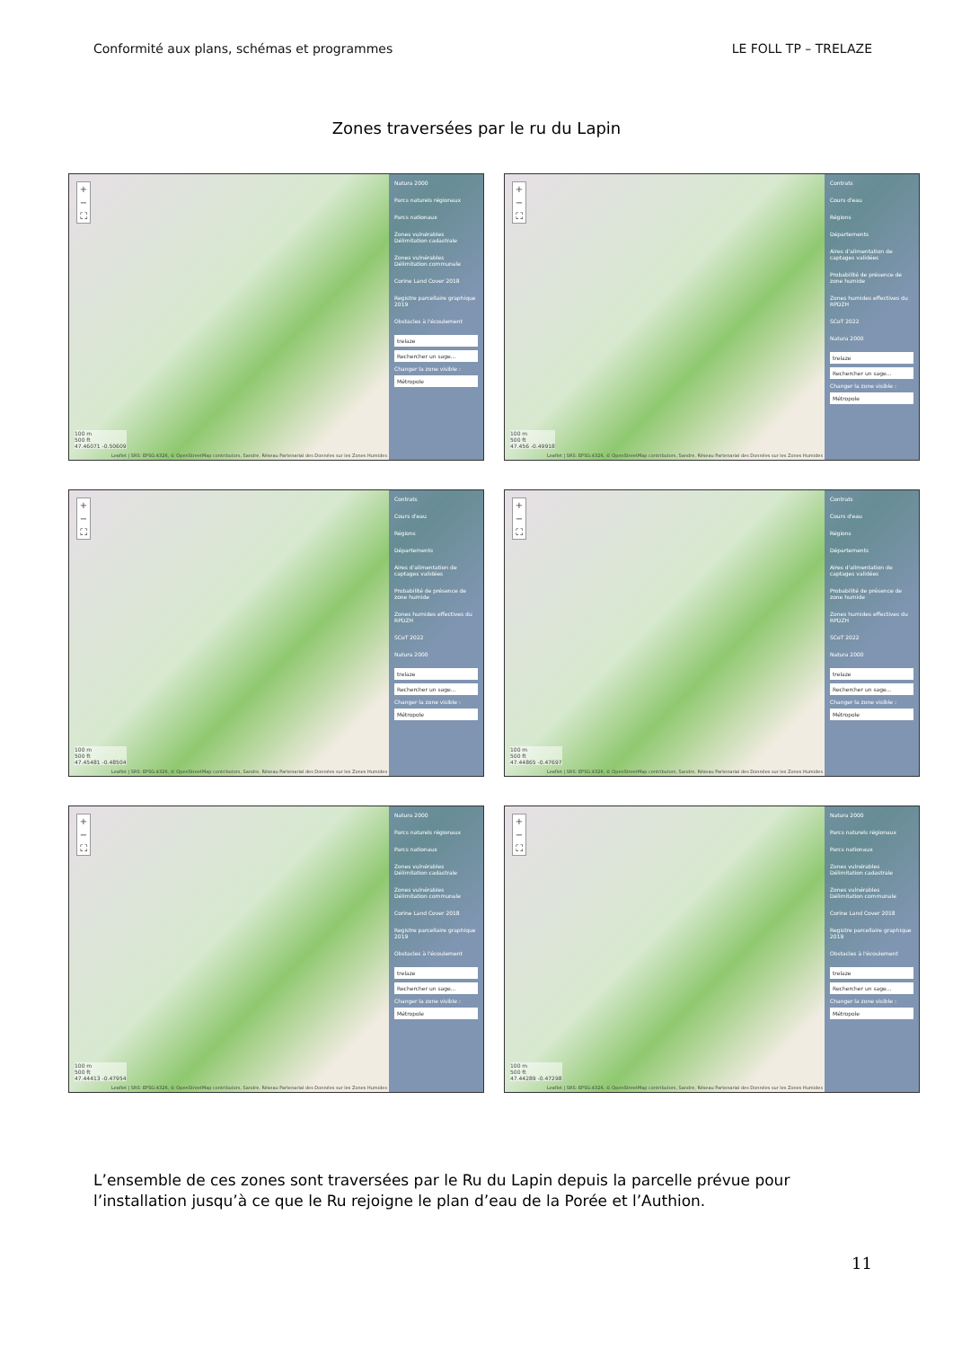Conformité aux plans, schémas et programmes LE FOLL TP – TRELAZE
Zones traversées par le ru du Lapin
+
−
⛶
100 m
500 ft
47.46071 -0.50609
Leaflet | SRS: EPSG:4326, © OpenStreetMap contributors, Sandre, Réseau Partenarial des Données sur les Zones Humides
Natura 2000
Parcs naturels régionaux
Parcs nationaux
Zones vulnérables Délimitation cadastrale
Zones vulnérables Délimitation communale
Corine Land Cover 2018
Registre parcellaire graphique 2019
Obstacles à l'écoulement
trelaze
Rechercher un sage...
Changer la zone visible :
Métropole
+
−
⛶
100 m
500 ft
47.456 -0.49918
Leaflet | SRS: EPSG:4326, © OpenStreetMap contributors, Sandre, Réseau Partenarial des Données sur les Zones Humides
Contrats
Cours d'eau
Régions
Départements
Aires d'alimentation de captages validées
Probabilité de présence de zone humide
Zones humides effectives du RPDZH
SCoT 2022
Natura 2000
trelaze
Rechercher un sage...
Changer la zone visible :
Métropole
+
−
⛶
100 m
500 ft
47.45481 -0.48504
Leaflet | SRS: EPSG:4326, © OpenStreetMap contributors, Sandre, Réseau Partenarial des Données sur les Zones Humides
Contrats
Cours d'eau
Régions
Départements
Aires d'alimentation de captages validées
Probabilité de présence de zone humide
Zones humides effectives du RPDZH
SCoT 2022
Natura 2000
trelaze
Rechercher un sage...
Changer la zone visible :
Métropole
+
−
⛶
100 m
500 ft
47.44865 -0.47697
Leaflet | SRS: EPSG:4326, © OpenStreetMap contributors, Sandre, Réseau Partenarial des Données sur les Zones Humides
Contrats
Cours d'eau
Régions
Départements
Aires d'alimentation de captages validées
Probabilité de présence de zone humide
Zones humides effectives du RPDZH
SCoT 2022
Natura 2000
trelaze
Rechercher un sage...
Changer la zone visible :
Métropole
+
−
⛶
100 m
500 ft
47.44413 -0.47954
Leaflet | SRS: EPSG:4326, © OpenStreetMap contributors, Sandre, Réseau Partenarial des Données sur les Zones Humides
Natura 2000
Parcs naturels régionaux
Parcs nationaux
Zones vulnérables Délimitation cadastrale
Zones vulnérables Délimitation communale
Corine Land Cover 2018
Registre parcellaire graphique 2019
Obstacles à l'écoulement
trelaze
Rechercher un sage...
Changer la zone visible :
Métropole
+
−
⛶
100 m
500 ft
47.44289 -0.47298
Leaflet | SRS: EPSG:4326, © OpenStreetMap contributors, Sandre, Réseau Partenarial des Données sur les Zones Humides
Natura 2000
Parcs naturels régionaux
Parcs nationaux
Zones vulnérables Délimitation cadastrale
Zones vulnérables Délimitation communale
Corine Land Cover 2018
Registre parcellaire graphique 2019
Obstacles à l'écoulement
trelaze
Rechercher un sage...
Changer la zone visible :
Métropole
L’ensemble de ces zones sont traversées par le Ru du Lapin depuis la parcelle prévue pour l’installation jusqu’à ce que le Ru rejoigne le plan d’eau de la Porée et l’Authion.
11